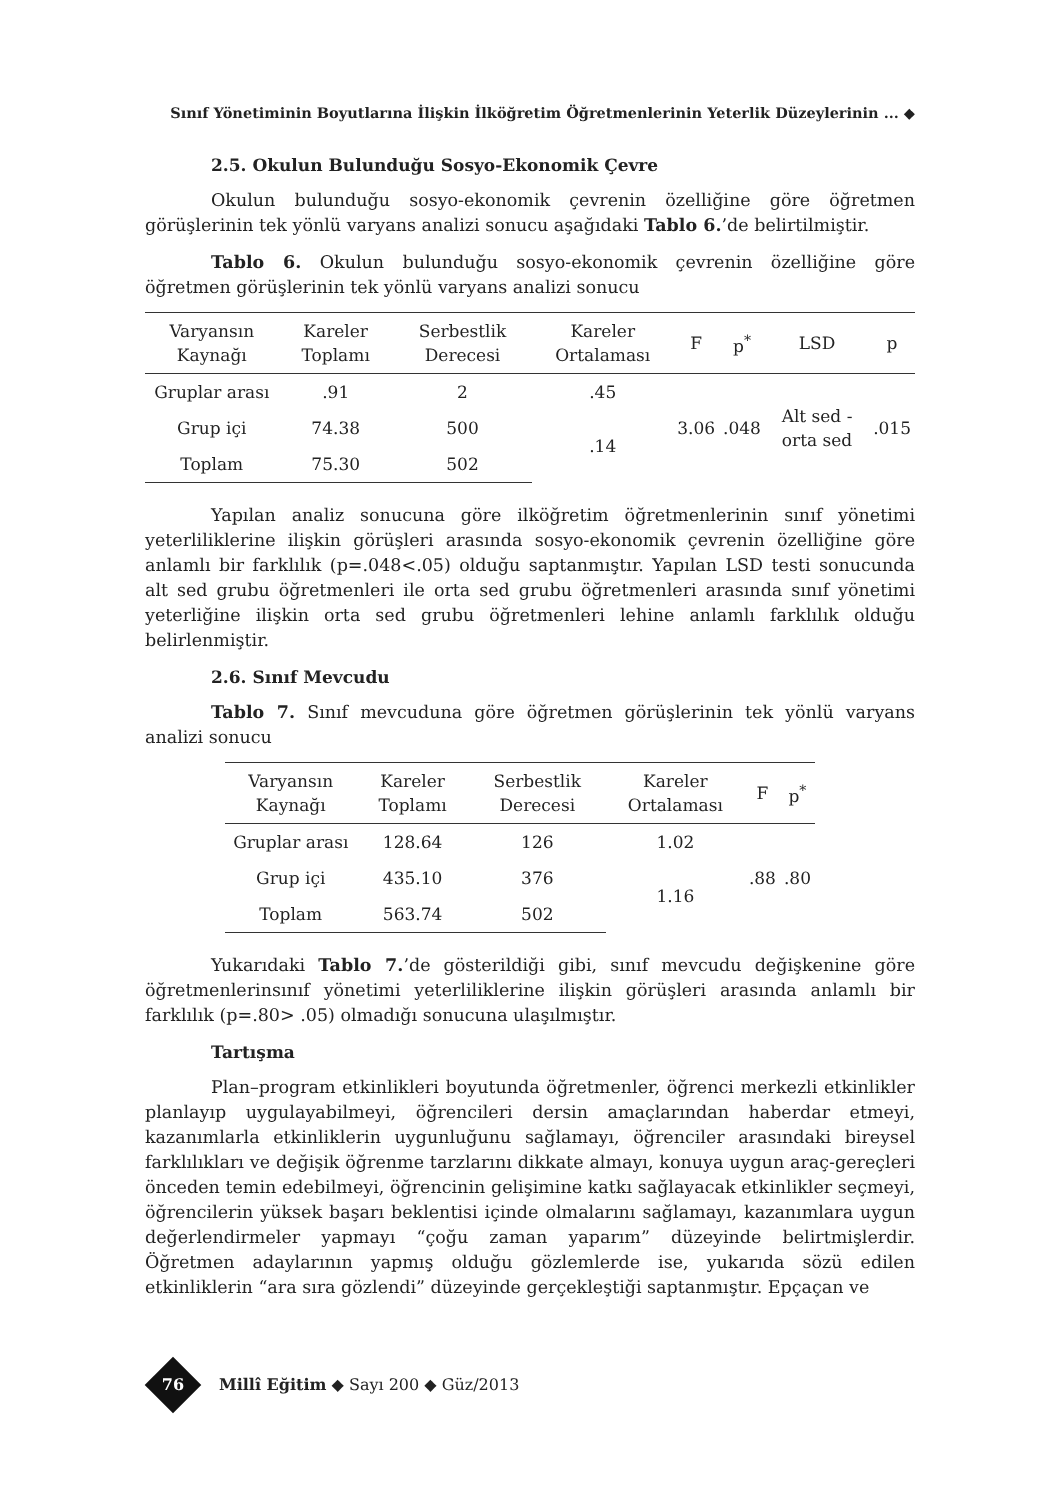Sınıf Yönetiminin Boyutlarına İlişkin İlköğretim Öğretmenlerinin Yeterlik Düzeylerinin ... ◆
2.5. Okulun Bulunduğu Sosyo-Ekonomik Çevre
Okulun bulunduğu sosyo-ekonomik çevrenin özelliğine göre öğretmen görüşlerinin tek yönlü varyans analizi sonucu aşağıdaki Tablo 6.’de belirtilmiştir.
Tablo 6. Okulun bulunduğu sosyo-ekonomik çevrenin özelliğine göre öğretmen görüşlerinin tek yönlü varyans analizi sonucu
| Varyansın Kaynağı | Kareler Toplamı | Serbestlik Derecesi | Kareler Ortalaması | F | p<sup>*</sup> | LSD | p |
| --- | --- | --- | --- | --- | --- | --- | --- |
| Gruplar arası | .91 | 2 | .45 | 3.06 | .048 | Alt sed - orta sed | .015 |
| Grup içi | 74.38 | 500 | .14 | | | | |
| Toplam | 75.30 | 502 | | | | | |
Yapılan analiz sonucuna göre ilköğretim öğretmenlerinin sınıf yönetimi yeterliliklerine ilişkin görüşleri arasında sosyo-ekonomik çevrenin özelliğine göre anlamlı bir farklılık (p=.048<.05) olduğu saptanmıştır. Yapılan LSD testi sonucunda alt sed grubu öğretmenleri ile orta sed grubu öğretmenleri arasında sınıf yönetimi yeterliğine ilişkin orta sed grubu öğretmenleri lehine anlamlı farklılık olduğu belirlenmiştir.
2.6. Sınıf Mevcudu
Tablo 7. Sınıf mevcuduna göre öğretmen görüşlerinin tek yönlü varyans analizi sonucu
| Varyansın Kaynağı | Kareler Toplamı | Serbestlik Derecesi | Kareler Ortalaması | F | p<sup>*</sup> |
| --- | --- | --- | --- | --- | --- |
| Gruplar arası | 128.64 | 126 | 1.02 | .88 | .80 |
| Grup içi | 435.10 | 376 | 1.16 | | |
| Toplam | 563.74 | 502 | | | |
Yukarıdaki Tablo 7.’de gösterildiği gibi, sınıf mevcudu değişkenine göre öğretmenlerinsınıf yönetimi yeterliliklerine ilişkin görüşleri arasında anlamlı bir farklılık (p=.80> .05) olmadığı sonucuna ulaşılmıştır.
Tartışma
Plan–program etkinlikleri boyutunda öğretmenler, öğrenci merkezli etkinlikler planlayıp uygulayabilmeyi, öğrencileri dersin amaçlarından haberdar etmeyi, kazanımlarla etkinliklerin uygunluğunu sağlamayı, öğrenciler arasındaki bireysel farklılıkları ve değişik öğrenme tarzlarını dikkate almayı, konuya uygun araç-gereçleri önceden temin edebilmeyi, öğrencinin gelişimine katkı sağlayacak etkinlikler seçmeyi, öğrencilerin yüksek başarı beklentisi içinde olmalarını sağlamayı, kazanımlara uygun değerlendirmeler yapmayı “çoğu zaman yaparım” düzeyinde belirtmişlerdir. Öğretmen adaylarının yapmış olduğu gözlemlerde ise, yukarıda sözü edilen etkinliklerin “ara sıra gözlendi” düzeyinde gerçekleştiği saptanmıştır. Epçaçan ve
76 Millî Eğitim ◆ Sayı 200 ◆ Güz/2013